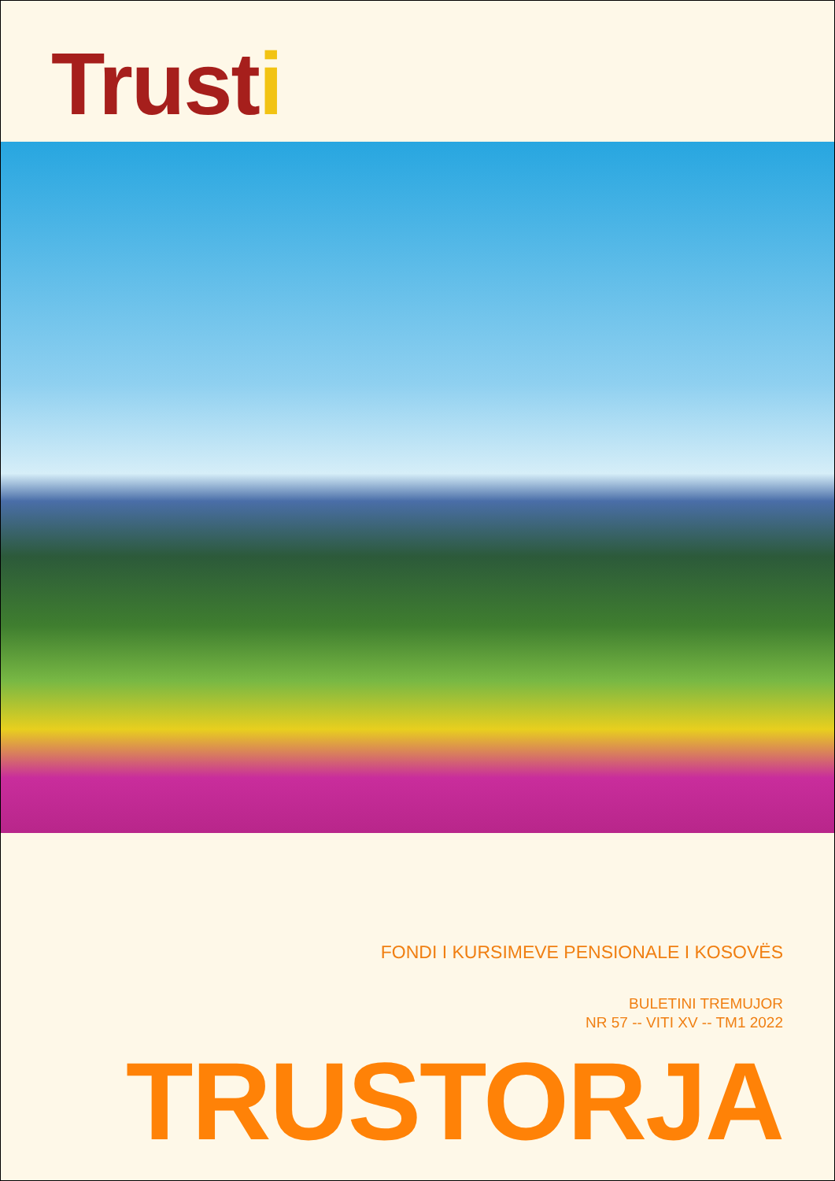Trusti
FONDI I KURSIMEVE PENSIONALE I KOSOVËS
BULETINI TREMUJOR
NR 57 -- VITI XV -- TM1 2022
TRUSTORJA